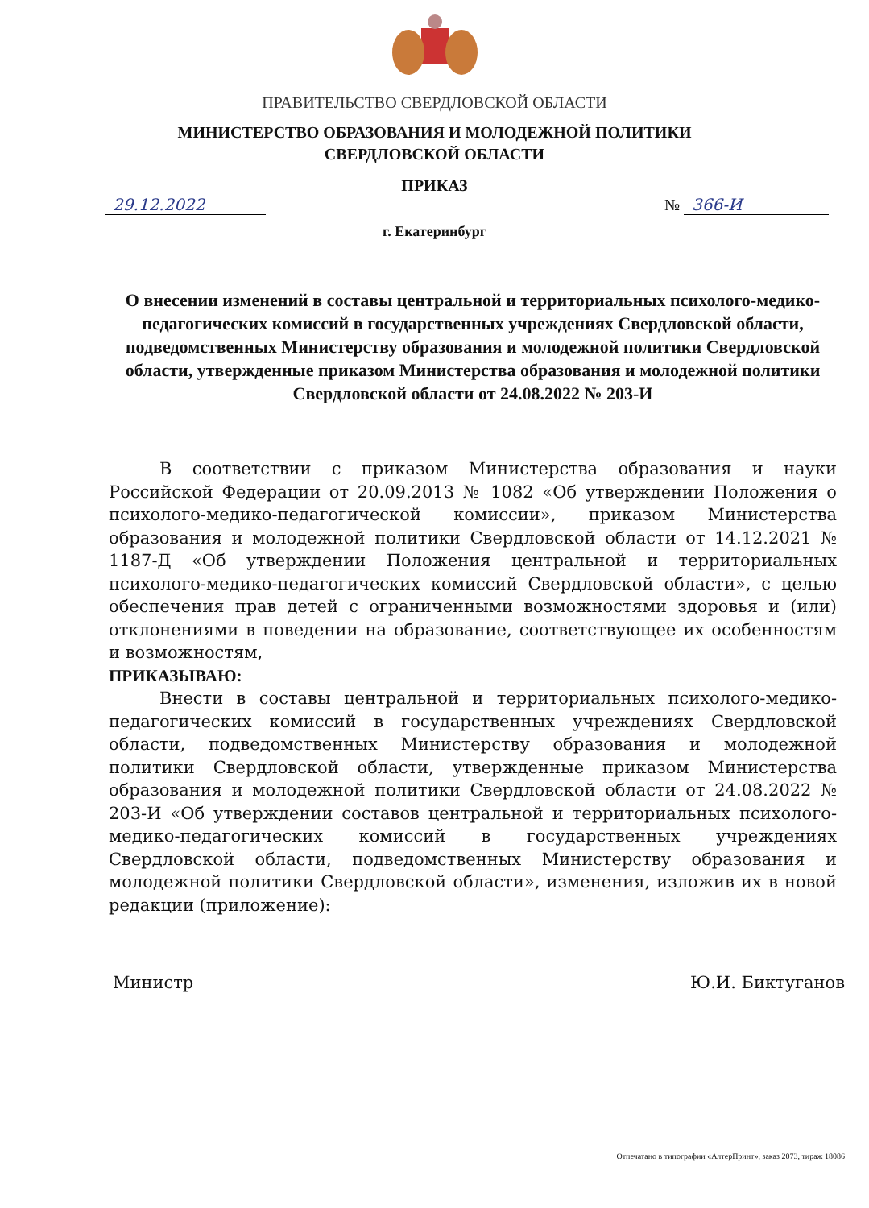ПРАВИТЕЛЬСТВО СВЕРДЛОВСКОЙ ОБЛАСТИ
МИНИСТЕРСТВО ОБРАЗОВАНИЯ И МОЛОДЕЖНОЙ ПОЛИТИКИ
СВЕРДЛОВСКОЙ ОБЛАСТИ
ПРИКАЗ
29.12.2022 № 366-И
г. Екатеринбург
О внесении изменений в составы центральной и территориальных психолого-медико-педагогических комиссий в государственных учреждениях Свердловской области, подведомственных Министерству образования и молодежной политики Свердловской области, утвержденные приказом Министерства образования и молодежной политики Свердловской области от 24.08.2022 № 203-И
В соответствии с приказом Министерства образования и науки Российской Федерации от 20.09.2013 № 1082 «Об утверждении Положения о психолого-медико-педагогической комиссии», приказом Министерства образования и молодежной политики Свердловской области от 14.12.2021 № 1187-Д «Об утверждении Положения центральной и территориальных психолого-медико-педагогических комиссий Свердловской области», с целью обеспечения прав детей с ограниченными возможностями здоровья и (или) отклонениями в поведении на образование, соответствующее их особенностям и возможностям,
ПРИКАЗЫВАЮ:
Внести в составы центральной и территориальных психолого-медико-педагогических комиссий в государственных учреждениях Свердловской области, подведомственных Министерству образования и молодежной политики Свердловской области, утвержденные приказом Министерства образования и молодежной политики Свердловской области от 24.08.2022 № 203-И «Об утверждении составов центральной и территориальных психолого-медико-педагогических комиссий в государственных учреждениях Свердловской области, подведомственных Министерству образования и молодежной политики Свердловской области», изменения, изложив их в новой редакции (приложение):
Министр Ю.И. Биктуганов
Отпечатано в типографии «АлтерПринт», заказ 2073, тираж 18086